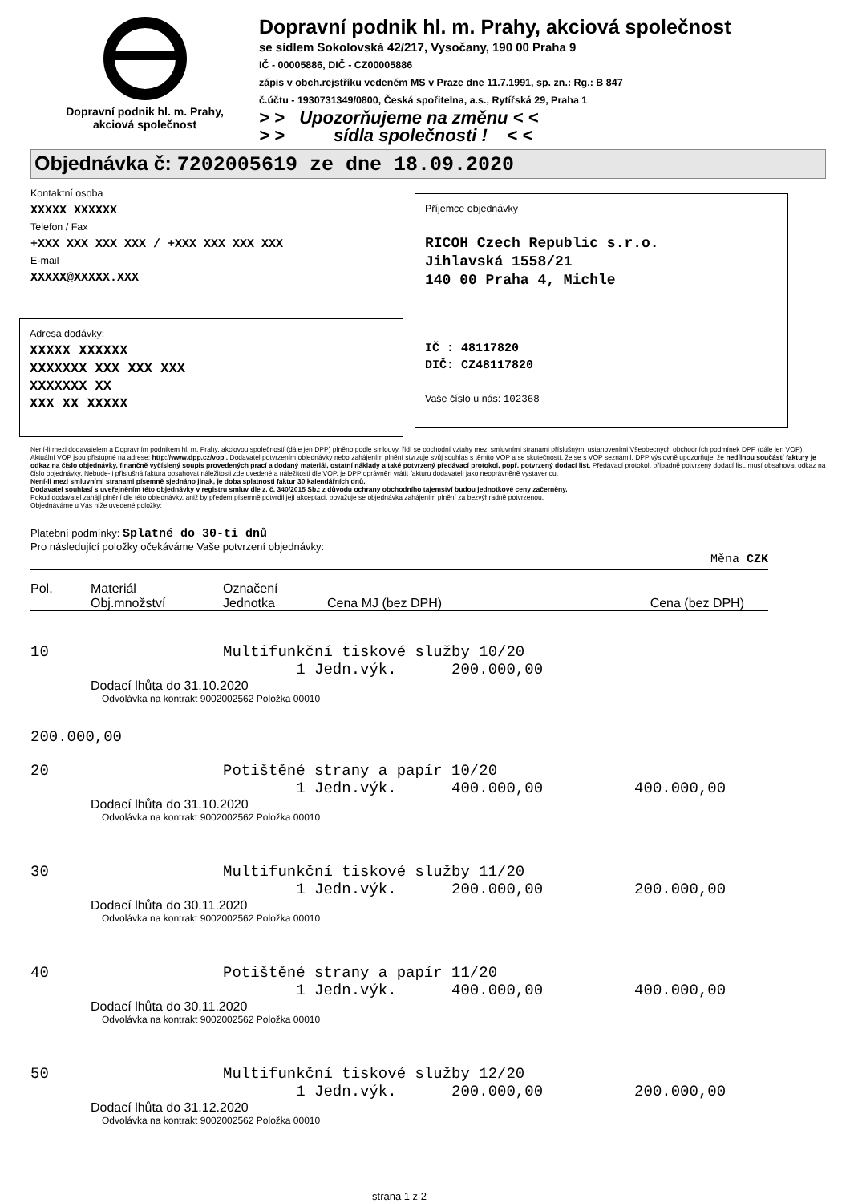Dopravní podnik hl. m. Prahy,
akciová společnost
Dopravní podnik hl. m. Prahy, akciová společnost
se sídlem Sokolovská 42/217, Vysočany, 190 00 Praha 9
IČ - 00005886, DIČ - CZ00005886
zápis v obch.rejstříku vedeném MS v Praze dne 11.7.1991, sp. zn.: Rg.: B 847
č.účtu - 1930731349/0800, Česká spořitelna, a.s., Rytířská 29, Praha 1
> > Upozorňujeme na změnu < <
> > sídla společnosti ! < <
Objednávka č: 7202005619 ze dne 18.09.2020
Kontaktní osoba
XXXXX XXXXXX
Telefon / Fax
+XXX XXX XXX XXX / +XXX XXX XXX XXX
E-mail
XXXXX@XXXXX.XXX
Adresa dodávky:
XXXXX XXXXXX
XXXXXXX XXX XXX XXX
XXXXXXX XX
XXX XX XXXXX
Příjemce objednávky
RICOH Czech Republic s.r.o.
Jihlavská 1558/21
140 00 Praha 4, Michle
IČ : 48117820
DIČ: CZ48117820
Vaše číslo u nás: 102368
Není-li mezi dodavatelem a Dopravním podnikem hl. m. Prahy, akciovou společností (dále jen DPP) plněno podle smlouvy, řídí se obchodní vztahy mezi smluvními stranami příslušnými ustanoveními Všeobecných obchodních podmínek DPP (dále jen VOP). Aktuální VOP jsou přístupné na adrese: http://www.dpp.cz/vop . Dodavatel potvrzením objednávky nebo zahájením plnění stvrzuje svůj souhlas s těmito VOP a se skutečností, že se s VOP seznámil. DPP výslovně upozorňuje, že nedílnou součástí faktury je odkaz na číslo objednávky, finančně vyčíslený soupis provedených prací a dodaný materiál, ostatní náklady a také potvrzený předávací protokol, popř. potvrzený dodací list. Předávací protokol, případně potvrzený dodací list, musí obsahovat odkaz na číslo objednávky. Nebude-li příslušná faktura obsahovat náležitosti zde uvedené a náležitosti dle VOP, je DPP oprávněn vrátit fakturu dodavateli jako neoprávněně vystavenou.
Není-li mezi smluvními stranami písemně sjednáno jinak, je doba splatnosti faktur 30 kalendářních dnů.
Dodavatel souhlasí s uveřejněním této objednávky v registru smluv dle z. č. 340/2015 Sb.; z důvodu ochrany obchodního tajemství budou jednotkové ceny začerněny.
Pokud dodavatel zahájí plnění dle této objednávky, aniž by předem písemně potvrdil její akceptaci, považuje se objednávka zahájením plnění za bezvýhradně potvrzenou.
Objednáváme u Vás níže uvedené položky:
Platební podmínky: Splatné do 30-ti dnů
Pro následující položky očekáváme Vaše potvrzení objednávky:
Měna CZK
| Pol. | Materiál Obj.množství | Označení Jednotka | Cena MJ (bez DPH) | Cena (bez DPH) |
| --- | --- | --- | --- | --- |
| 10 | Multifunkční tiskové služby 10/20 1 Jedn.výk. 200.000,00 |
| | Dodací lhůta do 31.10.2020 Odvolávka na kontrakt 9002002562 Položka 00010 |
| 200.000,00 | |
| 20 | Potištěné strany a papír 10/20 1 Jedn.výk. 400.000,00 400.000,00 |
| | Dodací lhůta do 31.10.2020 Odvolávka na kontrakt 9002002562 Položka 00010 |
| 30 | Multifunkční tiskové služby 11/20 1 Jedn.výk. 200.000,00 200.000,00 |
| | Dodací lhůta do 30.11.2020 Odvolávka na kontrakt 9002002562 Položka 00010 |
| 40 | Potištěné strany a papír 11/20 1 Jedn.výk. 400.000,00 400.000,00 |
| | Dodací lhůta do 30.11.2020 Odvolávka na kontrakt 9002002562 Položka 00010 |
| 50 | Multifunkční tiskové služby 12/20 1 Jedn.výk. 200.000,00 200.000,00 |
| | Dodací lhůta do 31.12.2020 Odvolávka na kontrakt 9002002562 Položka 00010 |
strana 1 z 2